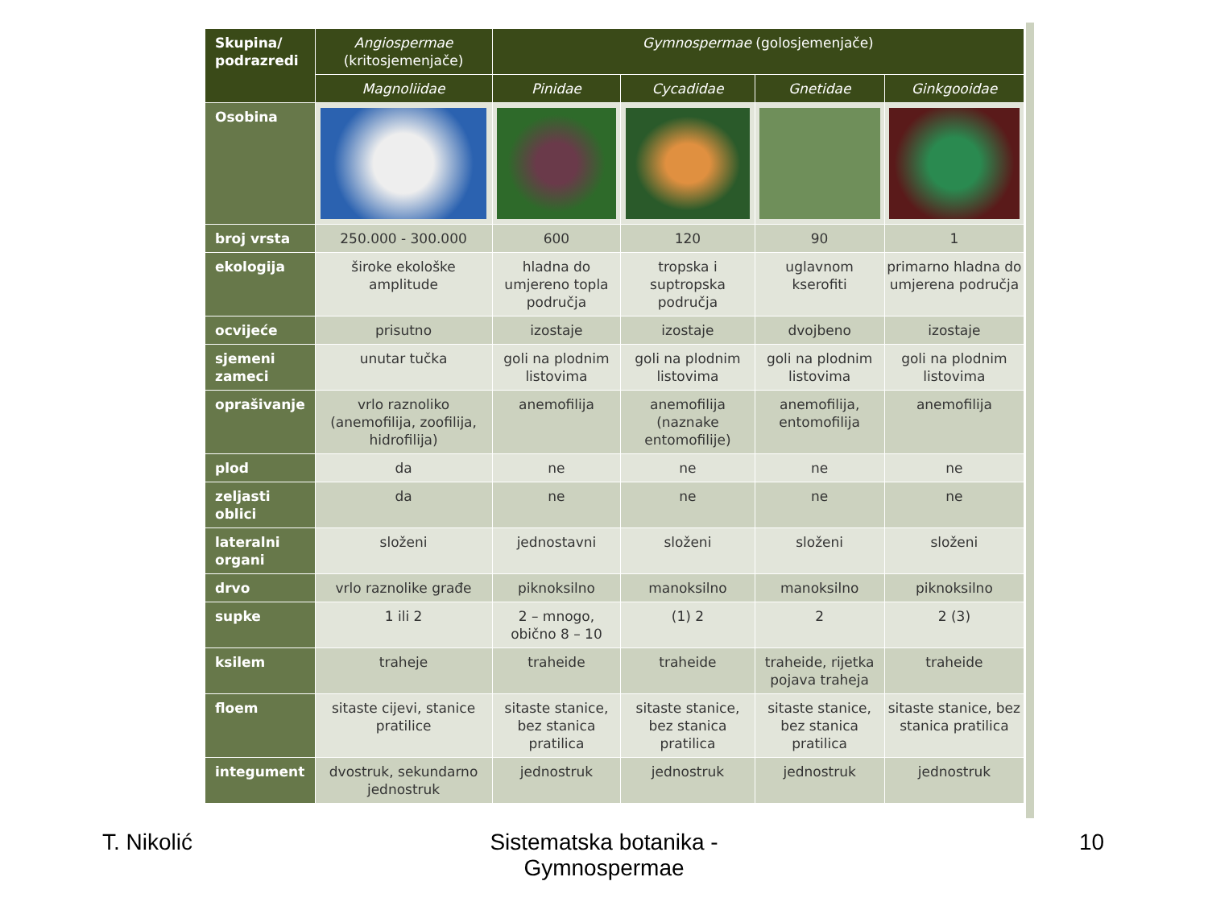| Skupina/ podrazredi | Angiospermae (kritosjemenjače) | Gymnospermae (golosjemenjače) | | | |
| --- | --- | --- | --- | --- | --- |
| | Magnoliidae | Pinidae | Cycadidae | Gnetidae | Ginkgooidae |
| Osobina | | | | | |
| broj vrsta | 250.000 - 300.000 | 600 | 120 | 90 | 1 |
| ekologija | široke ekološke amplitude | hladna do umjereno topla područja | tropska i suptropska područja | uglavnom kserofiti | primarno hladna do umjerena područja |
| ocvijeće | prisutno | izostaje | izostaje | dvojbeno | izostaje |
| sjemeni zameci | unutar tučka | goli na plodnim listovima | goli na plodnim listovima | goli na plodnim listovima | goli na plodnim listovima |
| oprašivanje | vrlo raznoliko (anemofilija, zoofilija, hidrofilija) | anemofilija | anemofilija (naznake entomofilije) | anemofilija, entomofilija | anemofilija |
| plod | da | ne | ne | ne | ne |
| zeljasti oblici | da | ne | ne | ne | ne |
| lateralni organi | složeni | jednostavni | složeni | složeni | složeni |
| drvo | vrlo raznolike građe | piknoksilno | manoksilno | manoksilno | piknoksilno |
| supke | 1 ili 2 | 2 – mnogo, obično 8 – 10 | (1) 2 | 2 | 2 (3) |
| ksilem | traheje | traheide | traheide | traheide, rijetka pojava traheja | traheide |
| floem | sitaste cijevi, stanice pratilice | sitaste stanice, bez stanica pratilica | sitaste stanice, bez stanica pratilica | sitaste stanice, bez stanica pratilica | sitaste stanice, bez stanica pratilica |
| integument | dvostruk, sekundarno jednostruk | jednostruk | jednostruk | jednostruk | jednostruk |
T. Nikolić
Sistematska botanika - Gymnospermae
10